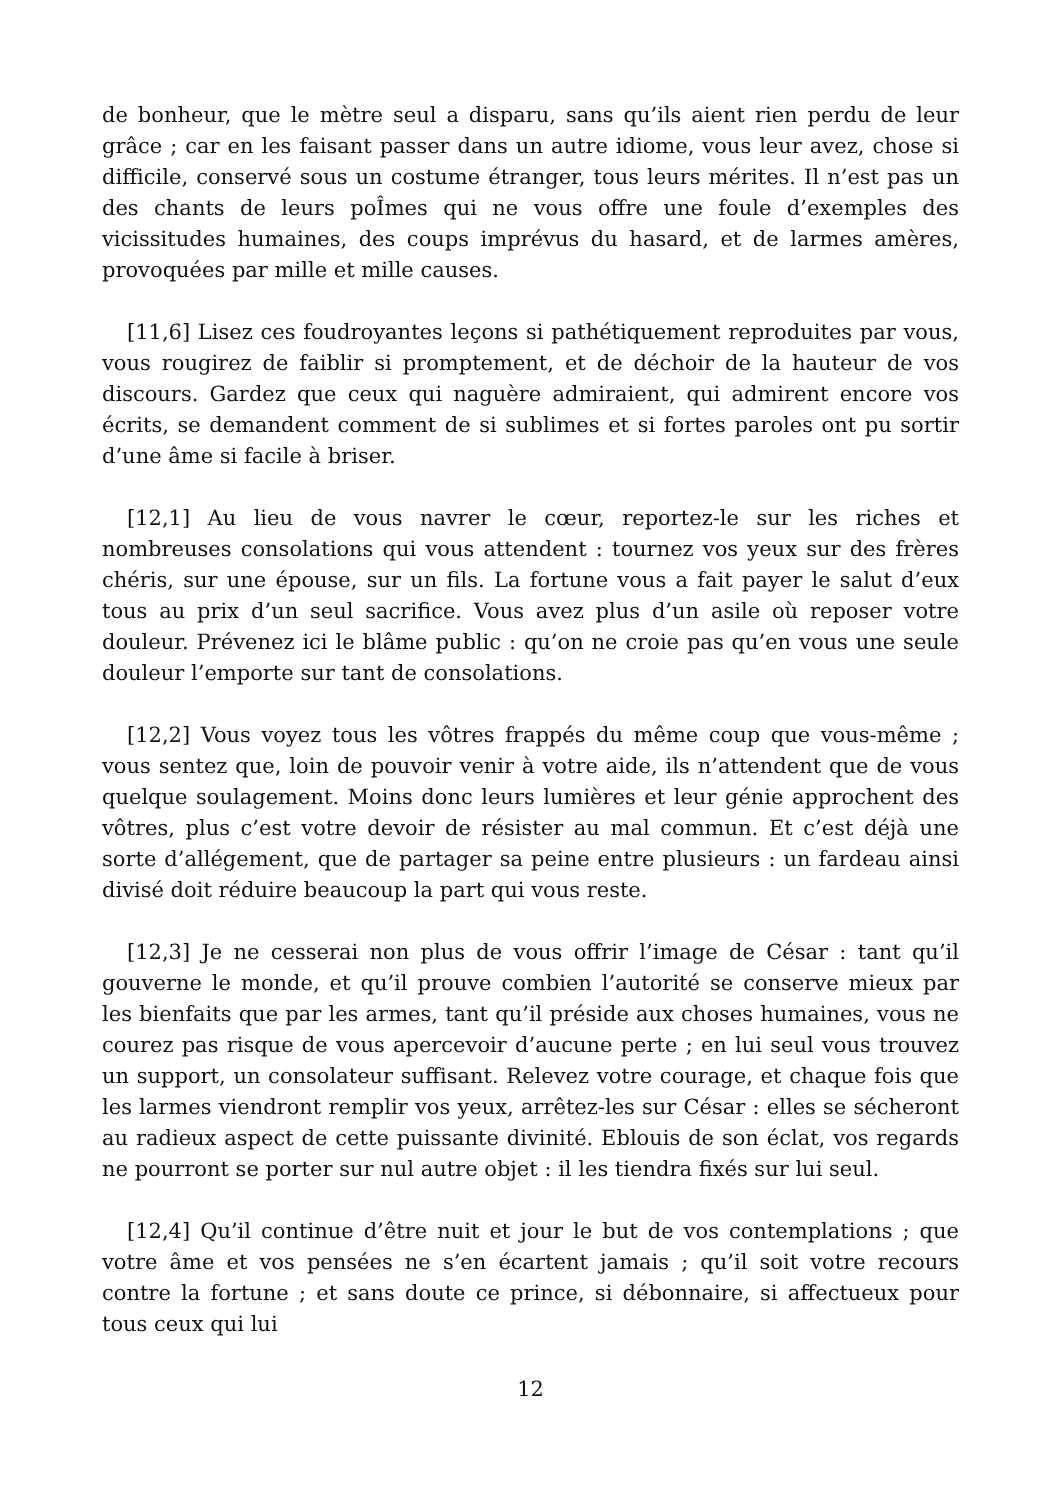de bonheur, que le mètre seul a disparu, sans qu’ils aient rien perdu de leur grâce ; car en les faisant passer dans un autre idiome, vous leur avez, chose si difficile, conservé sous un costume étranger, tous leurs mérites. Il n’est pas un des chants de leurs poÎmes qui ne vous offre une foule d’exemples des vicissitudes humaines, des coups imprévus du hasard, et de larmes amères, provoquées par mille et mille causes.
[11,6] Lisez ces foudroyantes leçons si pathétiquement reproduites par vous, vous rougirez de faiblir si promptement, et de déchoir de la hauteur de vos discours. Gardez que ceux qui naguère admiraient, qui admirent encore vos écrits, se demandent comment de si sublimes et si fortes paroles ont pu sortir d’une âme si facile à briser.
[12,1] Au lieu de vous navrer le cœur, reportez-le sur les riches et nombreuses consolations qui vous attendent : tournez vos yeux sur des frères chéris, sur une épouse, sur un fils. La fortune vous a fait payer le salut d’eux tous au prix d’un seul sacrifice. Vous avez plus d’un asile où reposer votre douleur. Prévenez ici le blâme public : qu’on ne croie pas qu’en vous une seule douleur l’emporte sur tant de consolations.
[12,2] Vous voyez tous les vôtres frappés du même coup que vous-même ; vous sentez que, loin de pouvoir venir à votre aide, ils n’attendent que de vous quelque soulagement. Moins donc leurs lumières et leur génie approchent des vôtres, plus c’est votre devoir de résister au mal commun. Et c’est déjà une sorte d’allégement, que de partager sa peine entre plusieurs : un fardeau ainsi divisé doit réduire beaucoup la part qui vous reste.
[12,3] Je ne cesserai non plus de vous offrir l’image de César : tant qu’il gouverne le monde, et qu’il prouve combien l’autorité se conserve mieux par les bienfaits que par les armes, tant qu’il préside aux choses humaines, vous ne courez pas risque de vous apercevoir d’aucune perte ; en lui seul vous trouvez un support, un consolateur suffisant. Relevez votre courage, et chaque fois que les larmes viendront remplir vos yeux, arrêtez-les sur César : elles se sécheront au radieux aspect de cette puissante divinité. Eblouis de son éclat, vos regards ne pourront se porter sur nul autre objet : il les tiendra fixés sur lui seul.
[12,4] Qu’il continue d’être nuit et jour le but de vos contemplations ; que votre âme et vos pensées ne s’en écartent jamais ; qu’il soit votre recours contre la fortune ; et sans doute ce prince, si débonnaire, si affectueux pour tous ceux qui lui
12